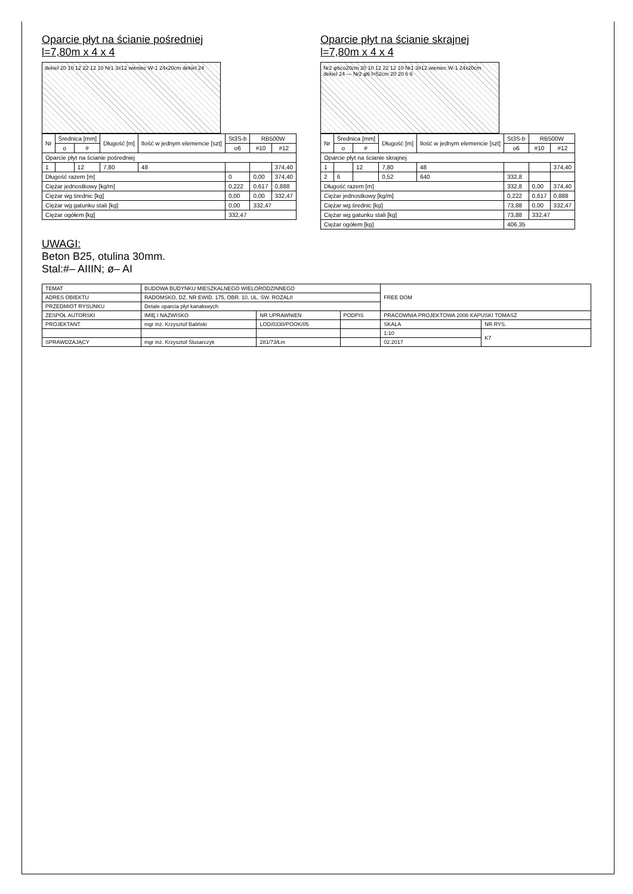Oparcie płyt na ścianie pośredniej
l=7,80m x 4 x 4
dekiel 20 10 12 22 12 10 Nr1 3#12 wieniec W-1 24x20cm dekiel 24
| Nr | Średnica [mm] | | Długość [m] | Ilość w jednym elemencie [szt] | St3S-b | RB500W | |
| --- | --- | --- | --- | --- | --- | --- | --- |
| | ο | # | | | ο6 | #10 | #12 |
| Oparcie płyt na ścianie pośredniej | | | | | | | |
| 1 | | 12 | 7,80 | 48 | | | 374,40 |
| Długość razem [m] | | | | | 0 | 0,00 | 374,40 |
| Ciężar jednostkowy [kg/m] | | | | | 0,222 | 0,617 | 0,888 |
| Ciężar wg średnic [kg] | | | | | 0,00 | 0,00 | 332,47 |
| Ciężar wg gatunku stali [kg] | | | | | 0,00 | 332,47 | |
| Ciężar ogółem [kg] | | | | | 332,47 | | |
Oparcie płyt na ścianie skrajnej
l=7,80m x 4 x 4
Nr2 φ6co20cm 20 10 12 22 12 10 Nr1 3#12 wieniec W-1 24x20cm dekiel 24 — Nr2 φ6 l=52cm 20 20 6 6
| Nr | Średnica [mm] | | Długość [m] | Ilość w jednym elemencie [szt] | St3S-b | RB500W | |
| --- | --- | --- | --- | --- | --- | --- | --- |
| | ο | # | | | ο6 | #10 | #12 |
| Oparcie płyt na ścianie skrajnej | | | | | | | |
| 1 | | 12 | 7,80 | 48 | | | 374,40 |
| 2 | 6 | | 0,52 | 640 | 332,8 | | |
| Długość razem [m] | | | | | 332,8 | 0,00 | 374,40 |
| Ciężar jednostkowy [kg/m] | | | | | 0,222 | 0,617 | 0,888 |
| Ciężar wg średnic [kg] | | | | | 73,88 | 0,00 | 332,47 |
| Ciężar wg gatunku stali [kg] | | | | | 73,88 | 332,47 | |
| Ciężar ogółem [kg] | | | | | 406,35 | | |
UWAGI:
Beton B25, otulina 30mm.
Stal:#– AIIIN; ø– AI
| TEMAT | BUDOWA BUDYNKU MIESZKALNEGO WIELORODZINNEGO | | | FREE DOM | |
| ADRES OBIEKTU | RADOMSKO, DZ. NR EWID. 175, OBR. 10, UL. ŚW. ROZALII | | | | |
| PRZEDMIOT RYSUNKU | Detale oparcia płyt kanałowych | | | | |
| ZESPÓŁ AUTORSKI | IMIĘ I NAZWISKO | NR UPRAWNIEŃ | PODPIS | PRACOWNIA PROJEKTOWA 2008 KAPUSKI TOMASZ | |
| PROJEKTANT | mgr inż. Krzysztof Baliński | LOD/0330/POOK/05 | | SKALA | NR RYS. |
| | | | | 1:10 | K7 |
| SPRAWDZAJĄCY | mgr inż. Krzysztof Ślusarczyk | 281/73/Łm | | 02.2017 | |